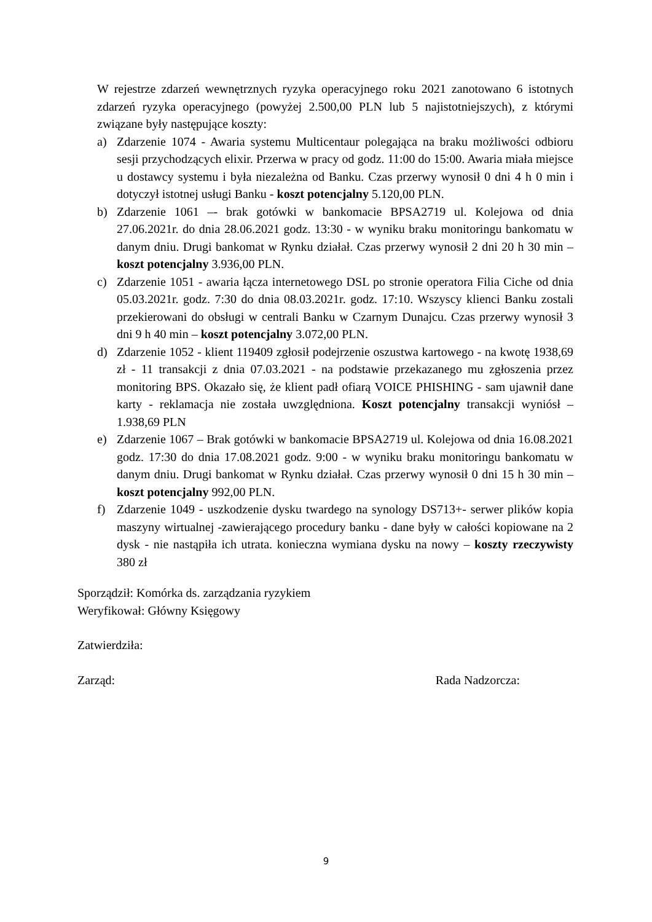W rejestrze zdarzeń wewnętrznych ryzyka operacyjnego roku 2021 zanotowano 6 istotnych zdarzeń ryzyka operacyjnego (powyżej 2.500,00 PLN lub 5 najistotniejszych), z którymi związane były następujące koszty:
a) Zdarzenie 1074 - Awaria systemu Multicentaur polegająca na braku możliwości odbioru sesji przychodzących elixir. Przerwa w pracy od godz. 11:00 do 15:00. Awaria miała miejsce u dostawcy systemu i była niezależna od Banku. Czas przerwy wynosił 0 dni 4 h 0 min i dotyczył istotnej usługi Banku - koszt potencjalny 5.120,00 PLN.
b) Zdarzenie 1061 –- brak gotówki w bankomacie BPSA2719 ul. Kolejowa od dnia 27.06.2021r. do dnia 28.06.2021 godz. 13:30 - w wyniku braku monitoringu bankomatu w danym dniu. Drugi bankomat w Rynku działał. Czas przerwy wynosił 2 dni 20 h 30 min – koszt potencjalny 3.936,00 PLN.
c) Zdarzenie 1051 - awaria łącza internetowego DSL po stronie operatora Filia Ciche od dnia 05.03.2021r. godz. 7:30 do dnia 08.03.2021r. godz. 17:10. Wszyscy klienci Banku zostali przekierowani do obsługi w centrali Banku w Czarnym Dunajcu. Czas przerwy wynosił 3 dni 9 h 40 min – koszt potencjalny 3.072,00 PLN.
d) Zdarzenie 1052 - klient 119409 zgłosił podejrzenie oszustwa kartowego - na kwotę 1938,69 zł - 11 transakcji z dnia 07.03.2021 - na podstawie przekazanego mu zgłoszenia przez monitoring BPS. Okazało się, że klient padł ofiarą VOICE PHISHING - sam ujawnił dane karty - reklamacja nie została uwzględniona. Koszt potencjalny transakcji wyniósł – 1.938,69 PLN
e) Zdarzenie 1067 – Brak gotówki w bankomacie BPSA2719 ul. Kolejowa od dnia 16.08.2021 godz. 17:30 do dnia 17.08.2021 godz. 9:00 - w wyniku braku monitoringu bankomatu w danym dniu. Drugi bankomat w Rynku działał. Czas przerwy wynosił 0 dni 15 h 30 min – koszt potencjalny 992,00 PLN.
f) Zdarzenie 1049 - uszkodzenie dysku twardego na synology DS713+- serwer plików kopia maszyny wirtualnej -zawierającego procedury banku - dane były w całości kopiowane na 2 dysk - nie nastąpiła ich utrata. konieczna wymiana dysku na nowy – koszty rzeczywisty 380 zł
Sporządził: Komórka ds. zarządzania ryzykiem
Weryfikował: Główny Księgowy
Zatwierdziła:
Zarząd: Rada Nadzorcza:
9